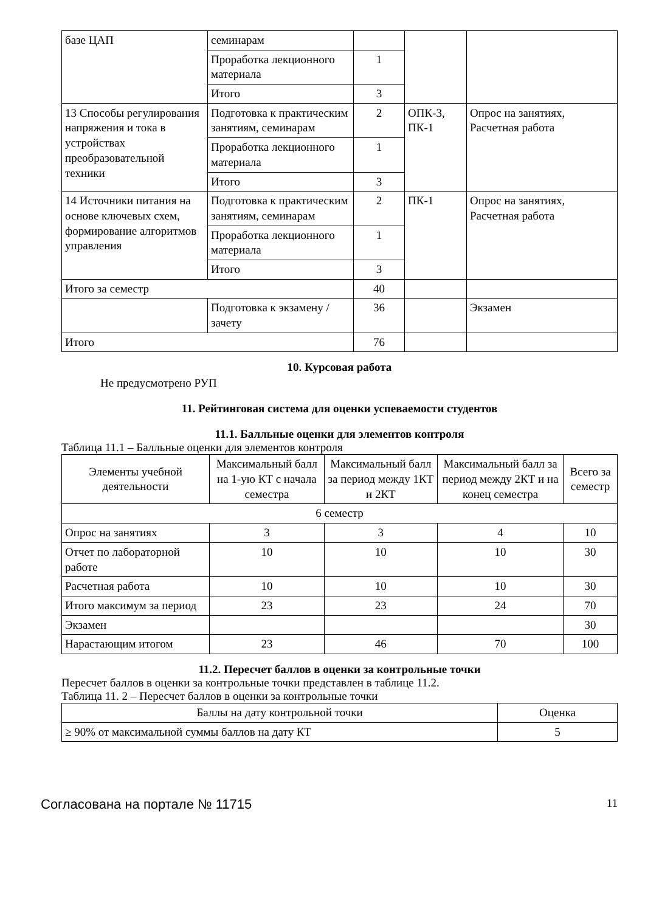| базе ЦАП | семинарам | | | |
| | Проработка лекционного материала | 1 | | |
| | Итого | 3 | | |
| 13 Способы регулирования напряжения и тока в устройствах преобразовательной техники | Подготовка к практическим занятиям, семинарам | 2 | ОПК-3, ПК-1 | Опрос на занятиях, Расчетная работа |
| | Проработка лекционного материала | 1 | | |
| | Итого | 3 | | |
| 14 Источники питания на основе ключевых схем, формирование алгоритмов управления | Подготовка к практическим занятиям, семинарам | 2 | ПК-1 | Опрос на занятиях, Расчетная работа |
| | Проработка лекционного материала | 1 | | |
| | Итого | 3 | | |
| Итого за семестр | | 40 | | |
| | Подготовка к экзамену / зачету | 36 | | Экзамен |
| Итого | | 76 | | |
10. Курсовая работа
Не предусмотрено РУП
11. Рейтинговая система для оценки успеваемости студентов
11.1. Балльные оценки для элементов контроля
Таблица 11.1 – Балльные оценки для элементов контроля
| Элементы учебной деятельности | Максимальный балл на 1-ую КТ с начала семестра | Максимальный балл за период между 1КТ и 2КТ | Максимальный балл за период между 2КТ и на конец семестра | Всего за семестр |
| --- | --- | --- | --- | --- |
| 6 семестр | | | | |
| Опрос на занятиях | 3 | 3 | 4 | 10 |
| Отчет по лабораторной работе | 10 | 10 | 10 | 30 |
| Расчетная работа | 10 | 10 | 10 | 30 |
| Итого максимум за период | 23 | 23 | 24 | 70 |
| Экзамен | | | | 30 |
| Нарастающим итогом | 23 | 46 | 70 | 100 |
11.2. Пересчет баллов в оценки за контрольные точки
Пересчет баллов в оценки за контрольные точки представлен в таблице 11.2.
Таблица 11. 2 – Пересчет баллов в оценки за контрольные точки
| Баллы на дату контрольной точки | Оценка |
| --- | --- |
| ≥ 90% от максимальной суммы баллов на дату КТ | 5 |
Согласована на портале № 11715 11